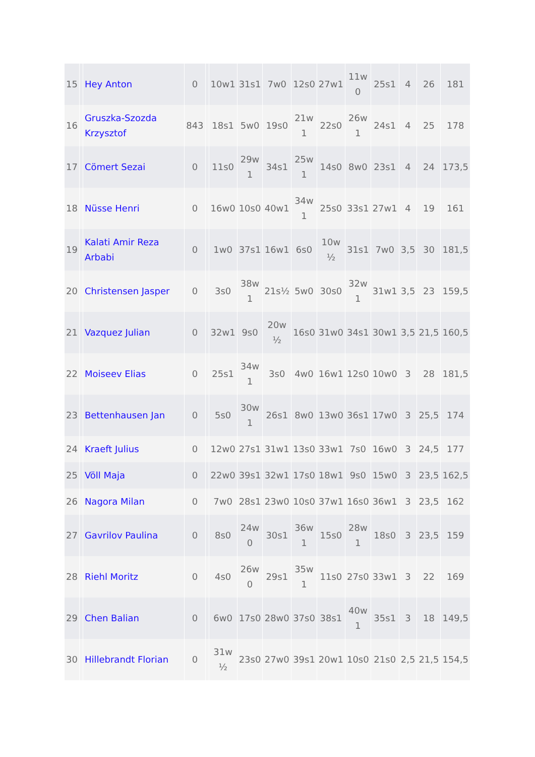| 15 | | Hey Anton | 0 | | 10w1 | 31s1 | 7w0 | 12s0 | 27w1 | 11w 0 | 25s1 | 4 | 26 | 181 |
| 16 | | Gruszka-Szozda Krzysztof | 843 | | 18s1 | 5w0 | 19s0 | 21w 1 | 22s0 | 26w 1 | 24s1 | 4 | 25 | 178 |
| 17 | | Cömert Sezai | 0 | | 11s0 | 29w 1 | 34s1 | 25w 1 | 14s0 | 8w0 | 23s1 | 4 | 24 | 173,5 |
| 18 | | Nüsse Henri | 0 | | 16w0 | 10s0 | 40w1 | 34w 1 | 25s0 | 33s1 | 27w1 | 4 | 19 | 161 |
| 19 | | Kalati Amir Reza Arbabi | 0 | | 1w0 | 37s1 | 16w1 | 6s0 | 10w ½ | 31s1 | 7w0 | 3,5 | 30 | 181,5 |
| 20 | | Christensen Jasper | 0 | | 3s0 | 38w 1 | 21s½ | 5w0 | 30s0 | 32w 1 | 31w1 | 3,5 | 23 | 159,5 |
| 21 | | Vazquez Julian | 0 | | 32w1 | 9s0 | 20w ½ | 16s0 | 31w0 | 34s1 | 30w1 | 3,5 | 21,5 | 160,5 |
| 22 | | Moiseev Elias | 0 | | 25s1 | 34w 1 | 3s0 | 4w0 | 16w1 | 12s0 | 10w0 | 3 | 28 | 181,5 |
| 23 | | Bettenhausen Jan | 0 | | 5s0 | 30w 1 | 26s1 | 8w0 | 13w0 | 36s1 | 17w0 | 3 | 25,5 | 174 |
| 24 | | Kraeft Julius | 0 | | 12w0 | 27s1 | 31w1 | 13s0 | 33w1 | 7s0 | 16w0 | 3 | 24,5 | 177 |
| 25 | | Völl Maja | 0 | | 22w0 | 39s1 | 32w1 | 17s0 | 18w1 | 9s0 | 15w0 | 3 | 23,5 | 162,5 |
| 26 | | Nagora Milan | 0 | | 7w0 | 28s1 | 23w0 | 10s0 | 37w1 | 16s0 | 36w1 | 3 | 23,5 | 162 |
| 27 | | Gavrilov Paulina | 0 | | 8s0 | 24w 0 | 30s1 | 36w 1 | 15s0 | 28w 1 | 18s0 | 3 | 23,5 | 159 |
| 28 | | Riehl Moritz | 0 | | 4s0 | 26w 0 | 29s1 | 35w 1 | 11s0 | 27s0 | 33w1 | 3 | 22 | 169 |
| 29 | | Chen Balian | 0 | | 6w0 | 17s0 | 28w0 | 37s0 | 38s1 | 40w 1 | 35s1 | 3 | 18 | 149,5 |
| 30 | | Hillebrandt Florian | 0 | | 31w ½ | 23s0 | 27w0 | 39s1 | 20w1 | 10s0 | 21s0 | 2,5 | 21,5 | 154,5 |